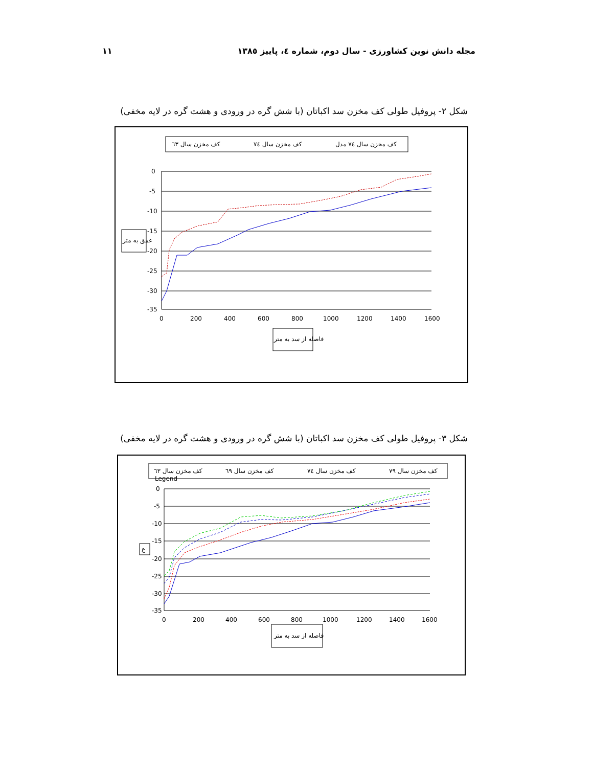١١ مجله دانش نوین کشاورزی - سال دوم، شماره ٤، پاییز ١٣٨٥
شکل ٢- پروفیل طولی کف مخزن سد اکباتان (با شش گره در ورودی و هشت گره در لایه مخفی)
کف مخزن سال ٦٣
کف مخزن سال ٧٤
کف مخزن سال ٧٤ مدل
0
-5
-10
-15
-20
-25
-30
-35
0
200
400
600
800
1000
1200
1400
1600
عمق به متر
فاصله از سد به متر
شکل ٣- پروفیل طولی کف مخزن سد اکباتان (با شش گره در ورودی و هشت گره در لایه مخفی)
کف مخزن سال ٦٣
کف مخزن سال ٦٩
کف مخزن سال ٧٤
کف مخزن سال ٧٩
Legend
0
-5
-10
-15
-20
-25
-30
-35
0
200
400
600
800
1000
1200
1400
1600
ع
فاصله از سد به متر